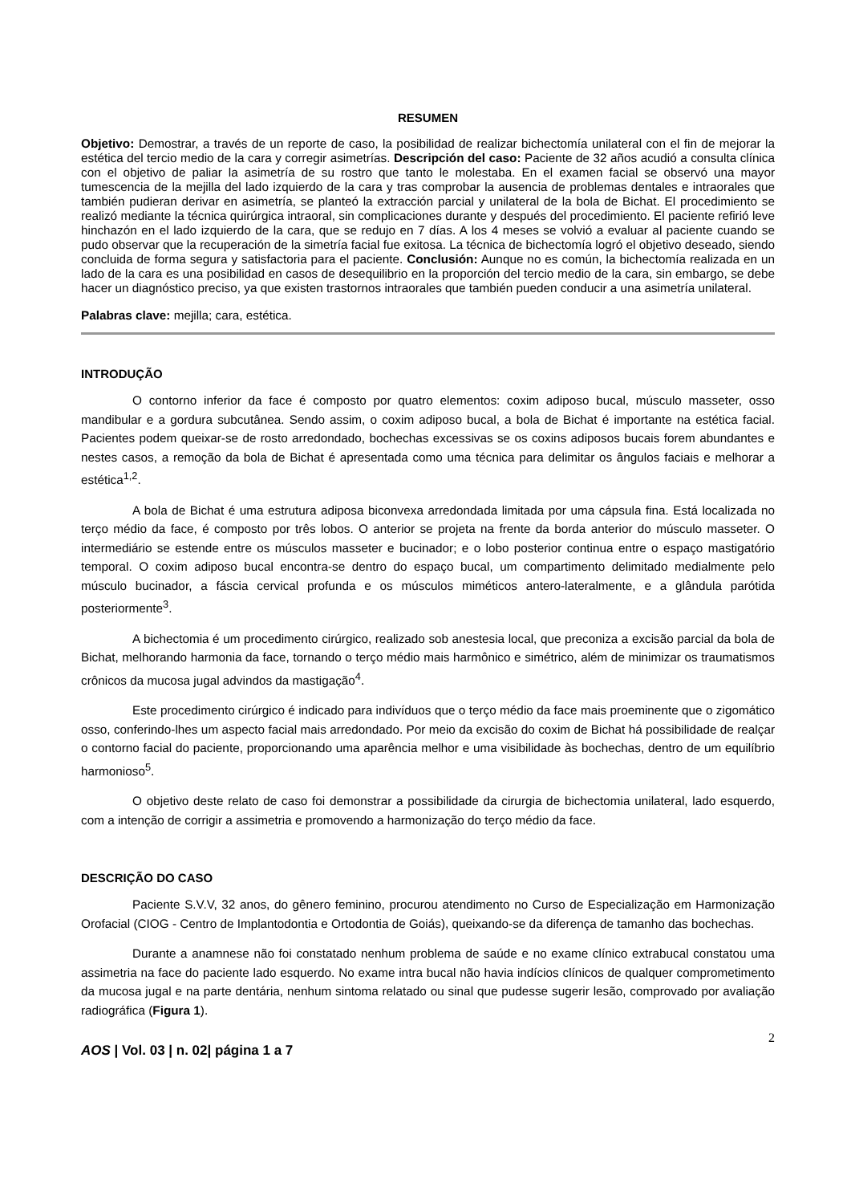RESUMEN
Objetivo: Demostrar, a través de un reporte de caso, la posibilidad de realizar bichectomía unilateral con el fin de mejorar la estética del tercio medio de la cara y corregir asimetrías. Descripción del caso: Paciente de 32 años acudió a consulta clínica con el objetivo de paliar la asimetría de su rostro que tanto le molestaba. En el examen facial se observó una mayor tumescencia de la mejilla del lado izquierdo de la cara y tras comprobar la ausencia de problemas dentales e intraorales que también pudieran derivar en asimetría, se planteó la extracción parcial y unilateral de la bola de Bichat. El procedimiento se realizó mediante la técnica quirúrgica intraoral, sin complicaciones durante y después del procedimiento. El paciente refirió leve hinchazón en el lado izquierdo de la cara, que se redujo en 7 días. A los 4 meses se volvió a evaluar al paciente cuando se pudo observar que la recuperación de la simetría facial fue exitosa. La técnica de bichectomía logró el objetivo deseado, siendo concluida de forma segura y satisfactoria para el paciente. Conclusión: Aunque no es común, la bichectomía realizada en un lado de la cara es una posibilidad en casos de desequilibrio en la proporción del tercio medio de la cara, sin embargo, se debe hacer un diagnóstico preciso, ya que existen trastornos intraorales que también pueden conducir a una asimetría unilateral.
Palabras clave: mejilla; cara, estética.
INTRODUÇÃO
O contorno inferior da face é composto por quatro elementos: coxim adiposo bucal, músculo masseter, osso mandibular e a gordura subcutânea. Sendo assim, o coxim adiposo bucal, a bola de Bichat é importante na estética facial. Pacientes podem queixar-se de rosto arredondado, bochechas excessivas se os coxins adiposos bucais forem abundantes e nestes casos, a remoção da bola de Bichat é apresentada como uma técnica para delimitar os ângulos faciais e melhorar a estética<sup>1,2</sup>.
A bola de Bichat é uma estrutura adiposa biconvexa arredondada limitada por uma cápsula fina. Está localizada no terço médio da face, é composto por três lobos. O anterior se projeta na frente da borda anterior do músculo masseter. O intermediário se estende entre os músculos masseter e bucinador; e o lobo posterior continua entre o espaço mastigatório temporal. O coxim adiposo bucal encontra-se dentro do espaço bucal, um compartimento delimitado medialmente pelo músculo bucinador, a fáscia cervical profunda e os músculos miméticos antero-lateralmente, e a glândula parótida posteriormente<sup>3</sup>.
A bichectomia é um procedimento cirúrgico, realizado sob anestesia local, que preconiza a excisão parcial da bola de Bichat, melhorando harmonia da face, tornando o terço médio mais harmônico e simétrico, além de minimizar os traumatismos crônicos da mucosa jugal advindos da mastigação<sup>4</sup>.
Este procedimento cirúrgico é indicado para indivíduos que o terço médio da face mais proeminente que o zigomático osso, conferindo-lhes um aspecto facial mais arredondado. Por meio da excisão do coxim de Bichat há possibilidade de realçar o contorno facial do paciente, proporcionando uma aparência melhor e uma visibilidade às bochechas, dentro de um equilíbrio harmonioso<sup>5</sup>.
O objetivo deste relato de caso foi demonstrar a possibilidade da cirurgia de bichectomia unilateral, lado esquerdo, com a intenção de corrigir a assimetria e promovendo a harmonização do terço médio da face.
DESCRIÇÃO DO CASO
Paciente S.V.V, 32 anos, do gênero feminino, procurou atendimento no Curso de Especialização em Harmonização Orofacial (CIOG - Centro de Implantodontia e Ortodontia de Goiás), queixando-se da diferença de tamanho das bochechas.
Durante a anamnese não foi constatado nenhum problema de saúde e no exame clínico extrabucal constatou uma assimetria na face do paciente lado esquerdo. No exame intra bucal não havia indícios clínicos de qualquer comprometimento da mucosa jugal e na parte dentária, nenhum sintoma relatado ou sinal que pudesse sugerir lesão, comprovado por avaliação radiográfica (Figura 1).
2
AOS | Vol. 03 | n. 02| página 1 a 7